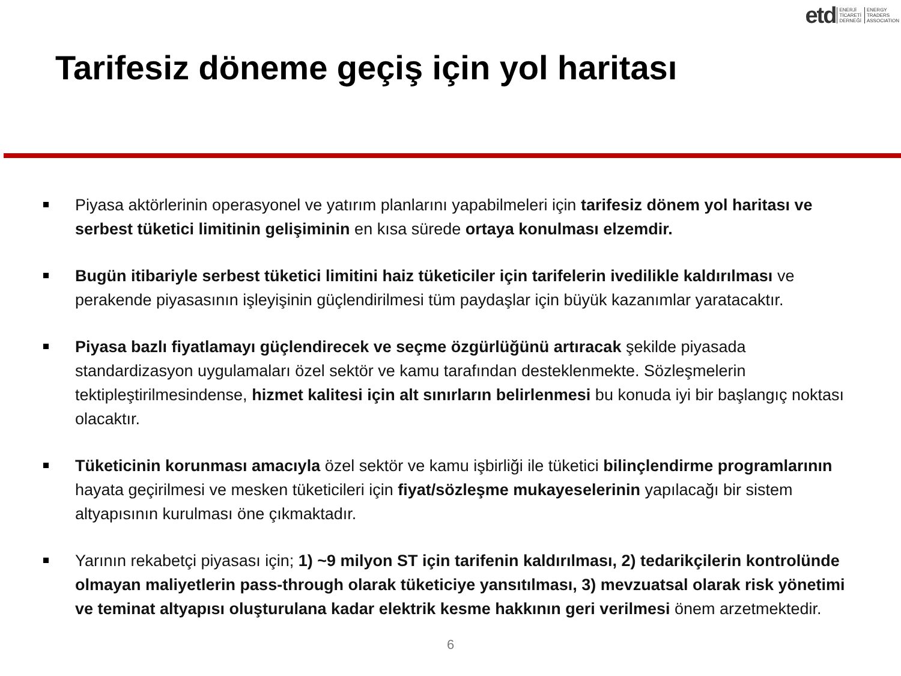etd ENERJİ
TİCARETİ
DERNEĞİ ENERGY
TRADERS
ASSOCIATION
Tarifesiz döneme geçiş için yol haritası
Piyasa aktörlerinin operasyonel ve yatırım planlarını yapabilmeleri için tarifesiz dönem yol haritası ve serbest tüketici limitinin gelişiminin en kısa sürede ortaya konulması elzemdir.
Bugün itibariyle serbest tüketici limitini haiz tüketiciler için tarifelerin ivedilikle kaldırılması ve perakende piyasasının işleyişinin güçlendirilmesi tüm paydaşlar için büyük kazanımlar yaratacaktır.
Piyasa bazlı fiyatlamayı güçlendirecek ve seçme özgürlüğünü artıracak şekilde piyasada standardizasyon uygulamaları özel sektör ve kamu tarafından desteklenmekte. Sözleşmelerin tektipleştirilmesindense, hizmet kalitesi için alt sınırların belirlenmesi bu konuda iyi bir başlangıç noktası olacaktır.
Tüketicinin korunması amacıyla özel sektör ve kamu işbirliği ile tüketici bilinçlendirme programlarının hayata geçirilmesi ve mesken tüketicileri için fiyat/sözleşme mukayeselerinin yapılacağı bir sistem altyapısının kurulması öne çıkmaktadır.
Yarının rekabetçi piyasası için; 1) ~9 milyon ST için tarifenin kaldırılması, 2) tedarikçilerin kontrolünde olmayan maliyetlerin pass-through olarak tüketiciye yansıtılması, 3) mevzuatsal olarak risk yönetimi ve teminat altyapısı oluşturulana kadar elektrik kesme hakkının geri verilmesi önem arzetmektedir.
6